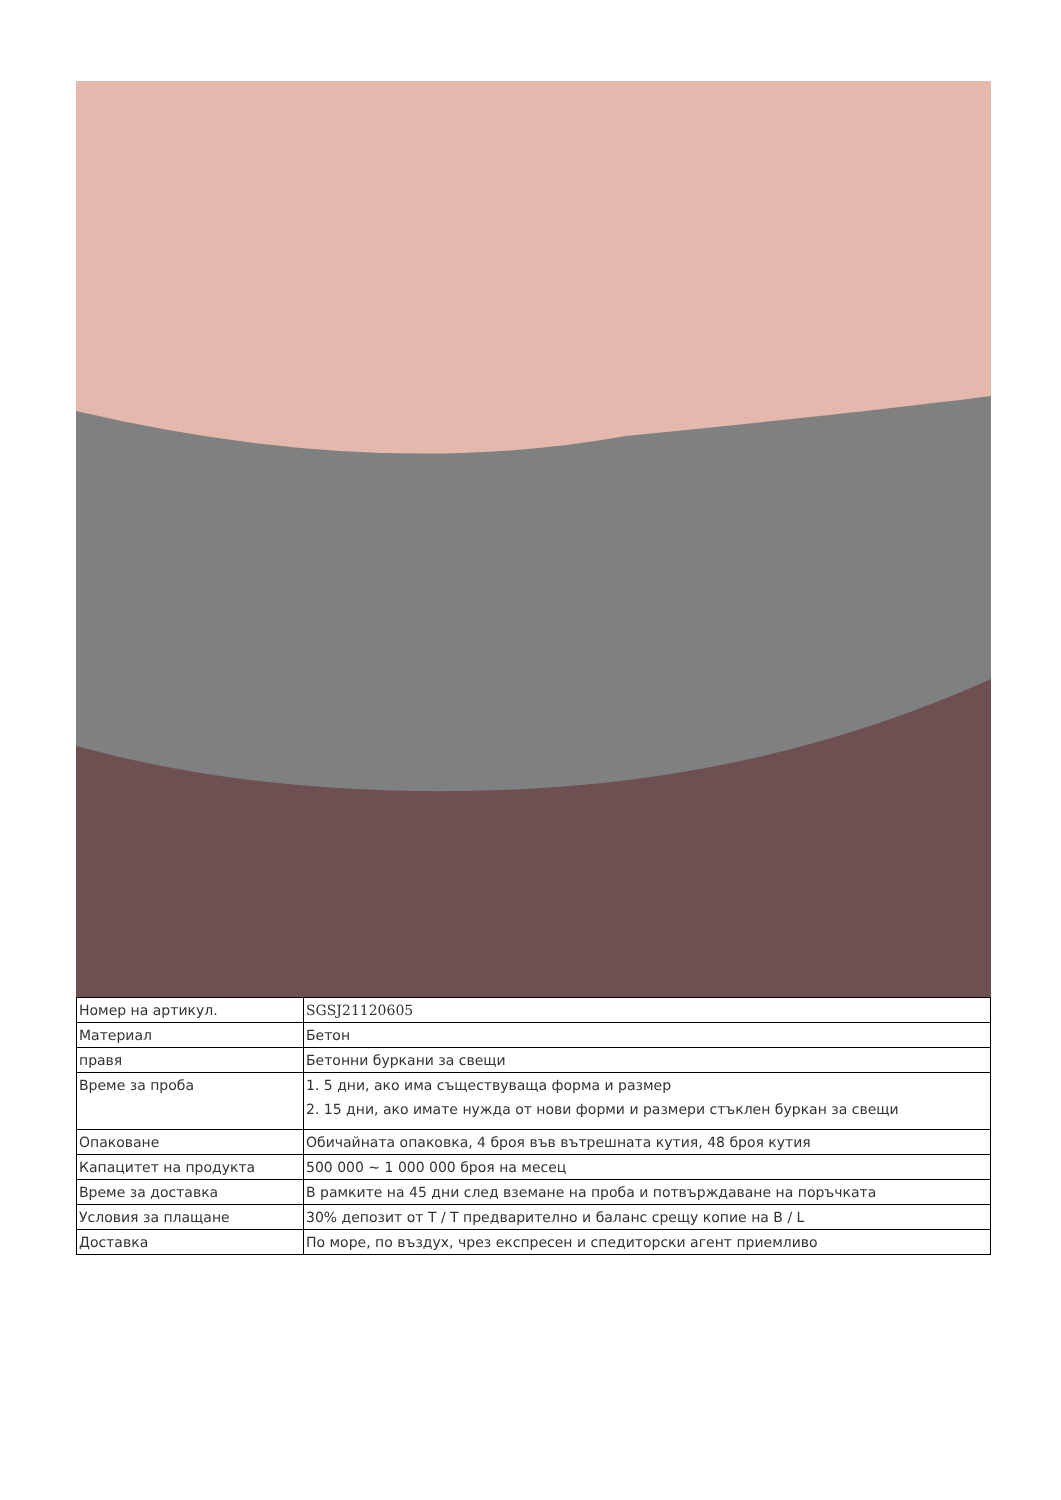| Номер на артикул. | SGSJ21120605 |
| Материал | Бетон |
| правя | Бетонни буркани за свещи |
| Време за проба | 1. 5 дни, ако има съществуваща форма и размер 2. 15 дни, ако имате нужда от нови форми и размери стъклен буркан за свещи |
| Опаковане | Обичайната опаковка, 4 броя във вътрешната кутия, 48 броя кутия |
| Капацитет на продукта | 500 000 ~ 1 000 000 броя на месец |
| Време за доставка | В рамките на 45 дни след вземане на проба и потвърждаване на поръчката |
| Условия за плащане | 30% депозит от T / T предварително и баланс срещу копие на B / L |
| Доставка | По море, по въздух, чрез експресен и спедиторски агент приемливо |